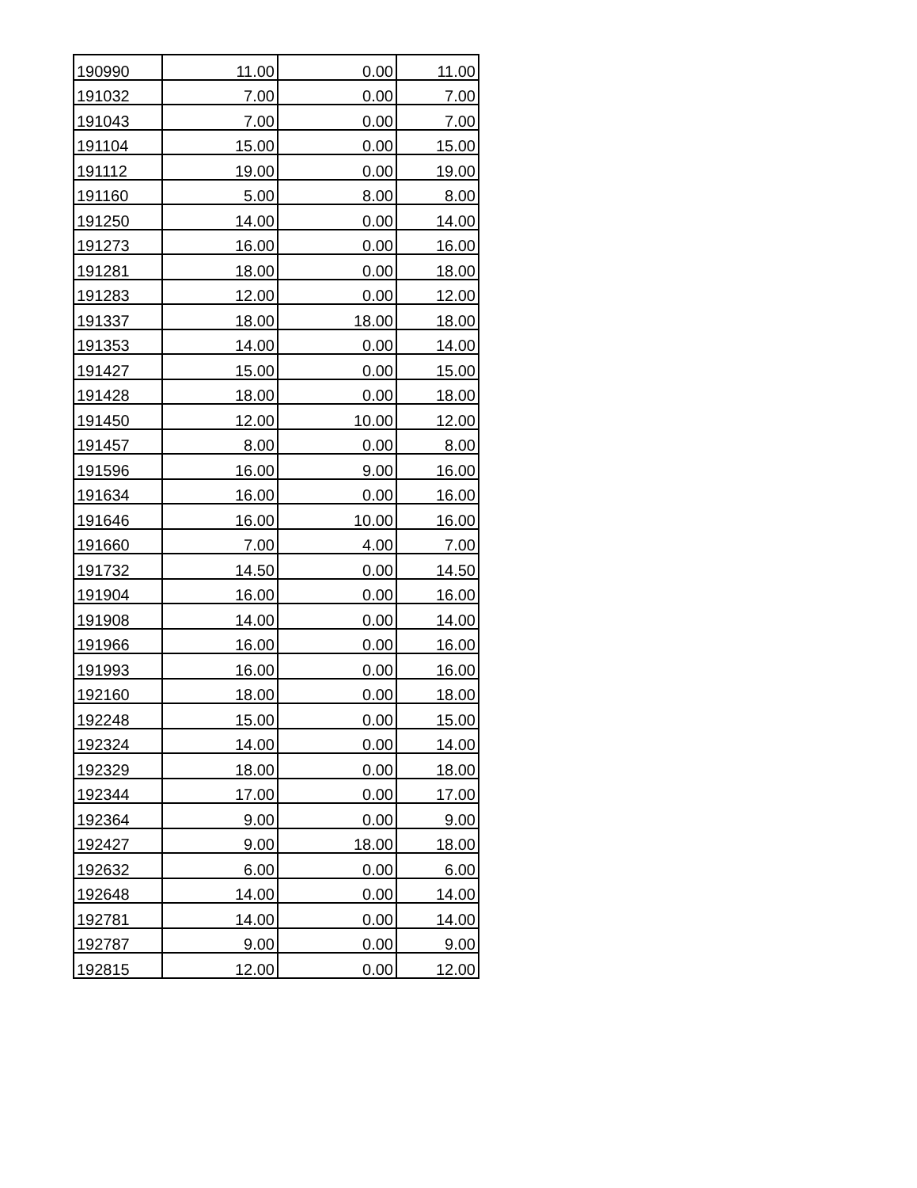| 190990 | 11.00 | 0.00 | 11.00 |
| 191032 | 7.00 | 0.00 | 7.00 |
| 191043 | 7.00 | 0.00 | 7.00 |
| 191104 | 15.00 | 0.00 | 15.00 |
| 191112 | 19.00 | 0.00 | 19.00 |
| 191160 | 5.00 | 8.00 | 8.00 |
| 191250 | 14.00 | 0.00 | 14.00 |
| 191273 | 16.00 | 0.00 | 16.00 |
| 191281 | 18.00 | 0.00 | 18.00 |
| 191283 | 12.00 | 0.00 | 12.00 |
| 191337 | 18.00 | 18.00 | 18.00 |
| 191353 | 14.00 | 0.00 | 14.00 |
| 191427 | 15.00 | 0.00 | 15.00 |
| 191428 | 18.00 | 0.00 | 18.00 |
| 191450 | 12.00 | 10.00 | 12.00 |
| 191457 | 8.00 | 0.00 | 8.00 |
| 191596 | 16.00 | 9.00 | 16.00 |
| 191634 | 16.00 | 0.00 | 16.00 |
| 191646 | 16.00 | 10.00 | 16.00 |
| 191660 | 7.00 | 4.00 | 7.00 |
| 191732 | 14.50 | 0.00 | 14.50 |
| 191904 | 16.00 | 0.00 | 16.00 |
| 191908 | 14.00 | 0.00 | 14.00 |
| 191966 | 16.00 | 0.00 | 16.00 |
| 191993 | 16.00 | 0.00 | 16.00 |
| 192160 | 18.00 | 0.00 | 18.00 |
| 192248 | 15.00 | 0.00 | 15.00 |
| 192324 | 14.00 | 0.00 | 14.00 |
| 192329 | 18.00 | 0.00 | 18.00 |
| 192344 | 17.00 | 0.00 | 17.00 |
| 192364 | 9.00 | 0.00 | 9.00 |
| 192427 | 9.00 | 18.00 | 18.00 |
| 192632 | 6.00 | 0.00 | 6.00 |
| 192648 | 14.00 | 0.00 | 14.00 |
| 192781 | 14.00 | 0.00 | 14.00 |
| 192787 | 9.00 | 0.00 | 9.00 |
| 192815 | 12.00 | 0.00 | 12.00 |